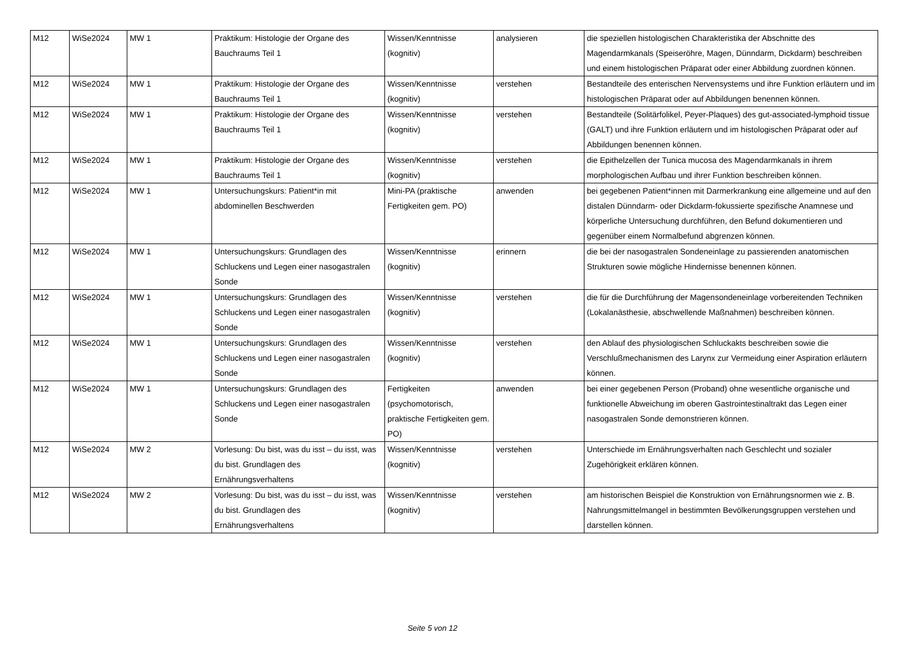| M12 | WiSe2024 | MW 1 | Praktikum: Histologie der Organe des Bauchraums Teil 1 | Wissen/Kenntnisse (kognitiv) | analysieren | die speziellen histologischen Charakteristika der Abschnitte des Magendarmkanals (Speiseröhre, Magen, Dünndarm, Dickdarm) beschreiben und einem histologischen Präparat oder einer Abbildung zuordnen können. |
| M12 | WiSe2024 | MW 1 | Praktikum: Histologie der Organe des Bauchraums Teil 1 | Wissen/Kenntnisse (kognitiv) | verstehen | Bestandteile des enterischen Nervensystems und ihre Funktion erläutern und im histologischen Präparat oder auf Abbildungen benennen können. |
| M12 | WiSe2024 | MW 1 | Praktikum: Histologie der Organe des Bauchraums Teil 1 | Wissen/Kenntnisse (kognitiv) | verstehen | Bestandteile (Solitärfolikel, Peyer-Plaques) des gut-associated-lymphoid tissue (GALT) und ihre Funktion erläutern und im histologischen Präparat oder auf Abbildungen benennen können. |
| M12 | WiSe2024 | MW 1 | Praktikum: Histologie der Organe des Bauchraums Teil 1 | Wissen/Kenntnisse (kognitiv) | verstehen | die Epithelzellen der Tunica mucosa des Magendarmkanals in ihrem morphologischen Aufbau und ihrer Funktion beschreiben können. |
| M12 | WiSe2024 | MW 1 | Untersuchungskurs: Patient*in mit abdominellen Beschwerden | Mini-PA (praktische Fertigkeiten gem. PO) | anwenden | bei gegebenen Patient*innen mit Darmerkrankung eine allgemeine und auf den distalen Dünndarm- oder Dickdarm-fokussierte spezifische Anamnese und körperliche Untersuchung durchführen, den Befund dokumentieren und gegenüber einem Normalbefund abgrenzen können. |
| M12 | WiSe2024 | MW 1 | Untersuchungskurs: Grundlagen des Schluckens und Legen einer nasogastralen Sonde | Wissen/Kenntnisse (kognitiv) | erinnern | die bei der nasogastralen Sondeneinlage zu passierenden anatomischen Strukturen sowie mögliche Hindernisse benennen können. |
| M12 | WiSe2024 | MW 1 | Untersuchungskurs: Grundlagen des Schluckens und Legen einer nasogastralen Sonde | Wissen/Kenntnisse (kognitiv) | verstehen | die für die Durchführung der Magensondeneinlage vorbereitenden Techniken (Lokalanästhesie, abschwellende Maßnahmen) beschreiben können. |
| M12 | WiSe2024 | MW 1 | Untersuchungskurs: Grundlagen des Schluckens und Legen einer nasogastralen Sonde | Wissen/Kenntnisse (kognitiv) | verstehen | den Ablauf des physiologischen Schluckakts beschreiben sowie die Verschlußmechanismen des Larynx zur Vermeidung einer Aspiration erläutern können. |
| M12 | WiSe2024 | MW 1 | Untersuchungskurs: Grundlagen des Schluckens und Legen einer nasogastralen Sonde | Fertigkeiten (psychomotorisch, praktische Fertigkeiten gem. PO) | anwenden | bei einer gegebenen Person (Proband) ohne wesentliche organische und funktionelle Abweichung im oberen Gastrointestinaltrakt das Legen einer nasogastralen Sonde demonstrieren können. |
| M12 | WiSe2024 | MW 2 | Vorlesung: Du bist, was du isst – du isst, was du bist. Grundlagen des Ernährungsverhaltens | Wissen/Kenntnisse (kognitiv) | verstehen | Unterschiede im Ernährungsverhalten nach Geschlecht und sozialer Zugehörigkeit erklären können. |
| M12 | WiSe2024 | MW 2 | Vorlesung: Du bist, was du isst – du isst, was du bist. Grundlagen des Ernährungsverhaltens | Wissen/Kenntnisse (kognitiv) | verstehen | am historischen Beispiel die Konstruktion von Ernährungsnormen wie z. B. Nahrungsmittelmangel in bestimmten Bevölkerungsgruppen verstehen und darstellen können. |
Seite 5 von 12